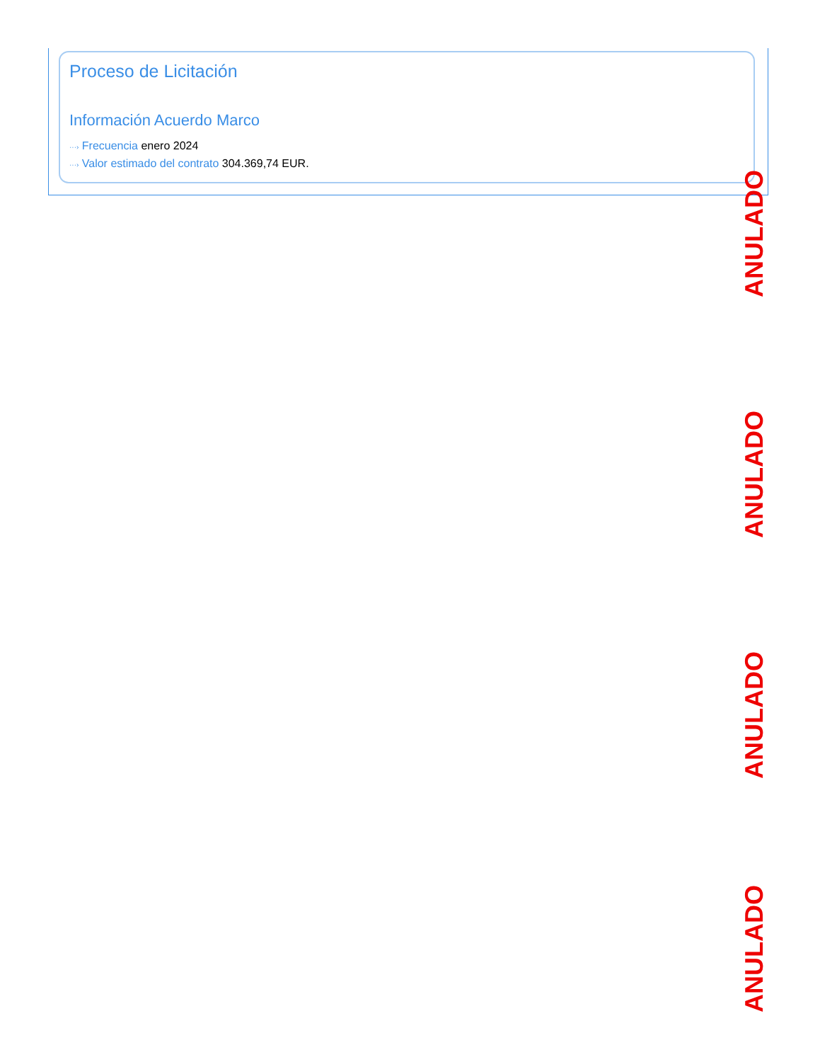Proceso de Licitación
Información Acuerdo Marco
···› Frecuencia enero 2024
···› Valor estimado del contrato 304.369,74 EUR.
ANULADO
ANULADO
ANULADO
ANULADO